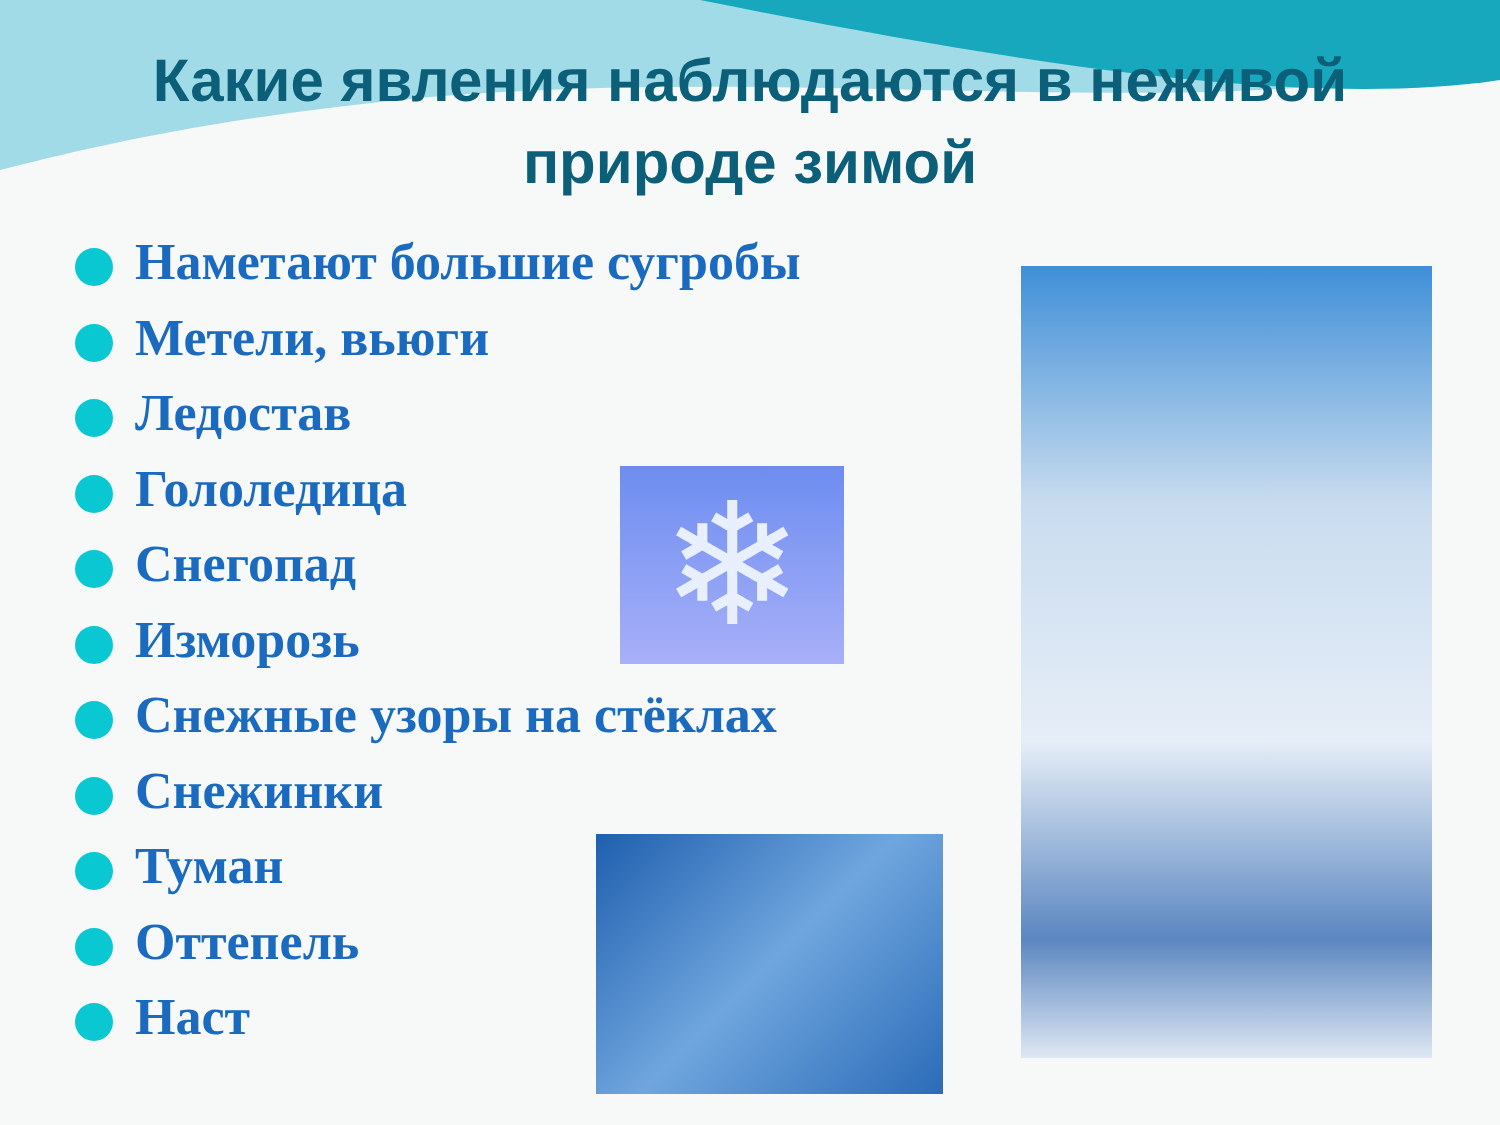Какие явления наблюдаются в неживой природе зимой
Наметают большие сугробы
Метели, вьюги
Ледостав
Гололедица
Снегопад
Изморозь
Снежные узоры на стёклах
Снежинки
Туман
Оттепель
Наст
❄